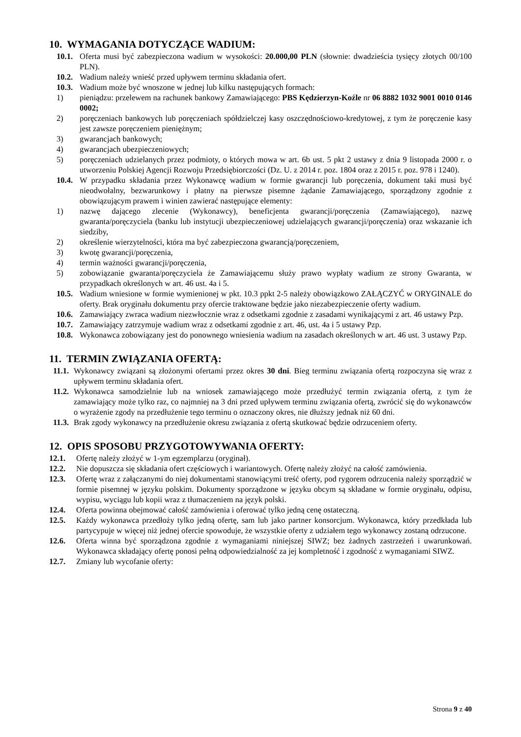10. WYMAGANIA DOTYCZĄCE WADIUM:
10.1. Oferta musi być zabezpieczona wadium w wysokości: 20.000,00 PLN (słownie: dwadzieścia tysięcy złotych 00/100 PLN).
10.2. Wadium należy wnieść przed upływem terminu składania ofert.
10.3. Wadium może być wnoszone w jednej lub kilku następujących formach:
1) pieniądzu: przelewem na rachunek bankowy Zamawiającego: PBS Kędzierzyn-Koźle nr 06 8882 1032 9001 0010 0146 0002;
2) poręczeniach bankowych lub poręczeniach spółdzielczej kasy oszczędnościowo-kredytowej, z tym że poręczenie kasy jest zawsze poręczeniem pieniężnym;
3) gwarancjach bankowych;
4) gwarancjach ubezpieczeniowych;
5) poręczeniach udzielanych przez podmioty, o których mowa w art. 6b ust. 5 pkt 2 ustawy z dnia 9 listopada 2000 r. o utworzeniu Polskiej Agencji Rozwoju Przedsiębiorczości (Dz. U. z 2014 r. poz. 1804 oraz z 2015 r. poz. 978 i 1240).
10.4. W przypadku składania przez Wykonawcę wadium w formie gwarancji lub poręczenia, dokument taki musi być nieodwołalny, bezwarunkowy i płatny na pierwsze pisemne żądanie Zamawiającego, sporządzony zgodnie z obowiązującym prawem i winien zawierać następujące elementy:
1) nazwę dającego zlecenie (Wykonawcy), beneficjenta gwarancji/poręczenia (Zamawiającego), nazwę gwaranta/poręczyciela (banku lub instytucji ubezpieczeniowej udzielających gwarancji/poręczenia) oraz wskazanie ich siedziby,
2) określenie wierzytelności, która ma być zabezpieczona gwarancją/poręczeniem,
3) kwotę gwarancji/poręczenia,
4) termin ważności gwarancji/poręczenia,
5) zobowiązanie gwaranta/poręczyciela że Zamawiającemu służy prawo wypłaty wadium ze strony Gwaranta, w przypadkach określonych w art. 46 ust. 4a i 5.
10.5. Wadium wniesione w formie wymienionej w pkt. 10.3 ppkt 2-5 należy obowiązkowo ZAŁĄCZYĆ w ORYGINALE do oferty. Brak oryginału dokumentu przy ofercie traktowane będzie jako niezabezpieczenie oferty wadium.
10.6. Zamawiający zwraca wadium niezwłocznie wraz z odsetkami zgodnie z zasadami wynikającymi z art. 46 ustawy Pzp.
10.7. Zamawiający zatrzymuje wadium wraz z odsetkami zgodnie z art. 46, ust. 4a i 5 ustawy Pzp.
10.8. Wykonawca zobowiązany jest do ponownego wniesienia wadium na zasadach określonych w art. 46 ust. 3 ustawy Pzp.
11. TERMIN ZWIĄZANIA OFERTĄ:
11.1. Wykonawcy związani są złożonymi ofertami przez okres 30 dni. Bieg terminu związania ofertą rozpoczyna się wraz z upływem terminu składania ofert.
11.2. Wykonawca samodzielnie lub na wniosek zamawiającego może przedłużyć termin związania ofertą, z tym że zamawiający może tylko raz, co najmniej na 3 dni przed upływem terminu związania ofertą, zwrócić się do wykonawców o wyrażenie zgody na przedłużenie tego terminu o oznaczony okres, nie dłuższy jednak niż 60 dni.
11.3. Brak zgody wykonawcy na przedłużenie okresu związania z ofertą skutkować będzie odrzuceniem oferty.
12. OPIS SPOSOBU PRZYGOTOWYWANIA OFERTY:
12.1. Ofertę należy złożyć w 1-ym egzemplarzu (oryginał).
12.2. Nie dopuszcza się składania ofert częściowych i wariantowych. Ofertę należy złożyć na całość zamówienia.
12.3. Ofertę wraz z załączanymi do niej dokumentami stanowiącymi treść oferty, pod rygorem odrzucenia należy sporządzić w formie pisemnej w języku polskim. Dokumenty sporządzone w języku obcym są składane w formie oryginału, odpisu, wypisu, wyciągu lub kopii wraz z tłumaczeniem na język polski.
12.4. Oferta powinna obejmować całość zamówienia i oferować tylko jedną cenę ostateczną.
12.5. Każdy wykonawca przedłoży tylko jedną ofertę, sam lub jako partner konsorcjum. Wykonawca, który przedkłada lub partycypuje w więcej niż jednej ofercie spowoduje, że wszystkie oferty z udziałem tego wykonawcy zostaną odrzucone.
12.6. Oferta winna być sporządzona zgodnie z wymaganiami niniejszej SIWZ; bez żadnych zastrzeżeń i uwarunkowań. Wykonawca składający ofertę ponosi pełną odpowiedzialność za jej kompletność i zgodność z wymaganiami SIWZ.
12.7. Zmiany lub wycofanie oferty:
Strona 9 z 40